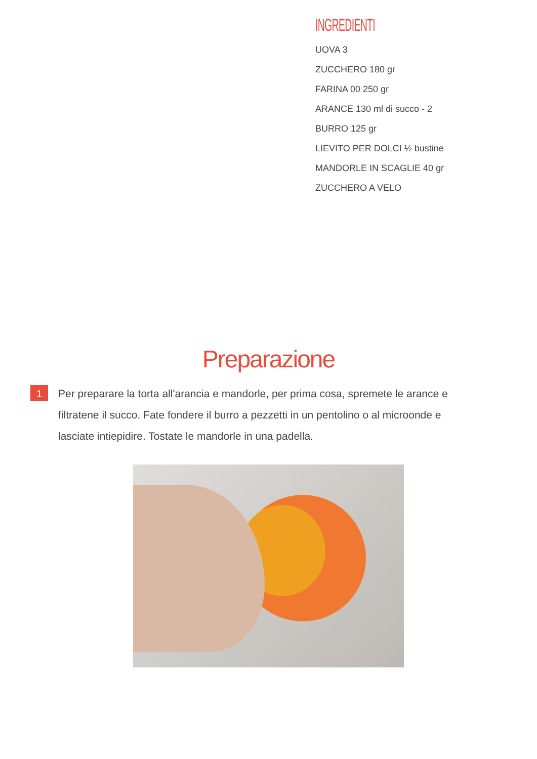INGREDIENTI
UOVA 3
ZUCCHERO 180 gr
FARINA 00 250 gr
ARANCE 130 ml di succo - 2
BURRO 125 gr
LIEVITO PER DOLCI ½ bustine
MANDORLE IN SCAGLIE 40 gr
ZUCCHERO A VELO
Preparazione
1
Per preparare la torta all'arancia e mandorle, per prima cosa, spremete le arance e filtratene il succo. Fate fondere il burro a pezzetti in un pentolino o al microonde e lasciate intiepidire. Tostate le mandorle in una padella.